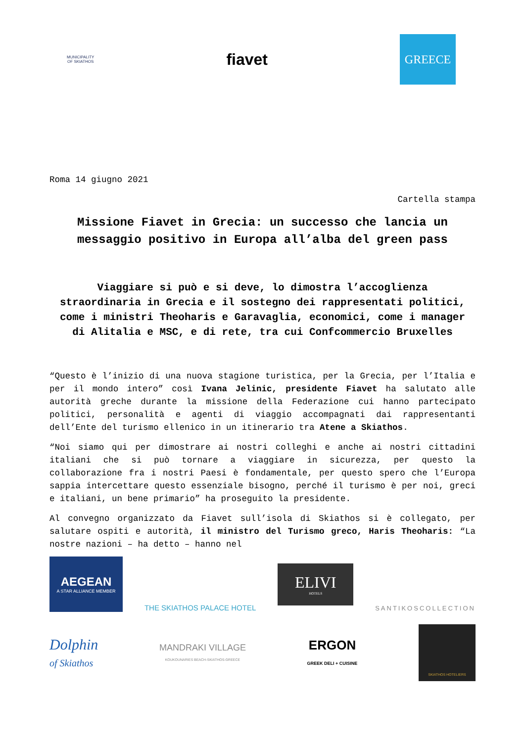MUNICIPALITY
OF SKIATHOS
fiavet
GREECE
Roma 14 giugno 2021
Cartella stampa
Missione Fiavet in Grecia: un successo che lancia un messaggio positivo in Europa all’alba del green pass
Viaggiare si può e si deve, lo dimostra l’accoglienza straordinaria in Grecia e il sostegno dei rappresentati politici, come i ministri Theoharis e Garavaglia, economici, come i manager di Alitalia e MSC, e di rete, tra cui Confcommercio Bruxelles
“Questo è l’inizio di una nuova stagione turistica, per la Grecia, per l’Italia e per il mondo intero” così Ivana Jelinic, presidente Fiavet ha salutato alle autorità greche durante la missione della Federazione cui hanno partecipato politici, personalità e agenti di viaggio accompagnati dai rappresentanti dell’Ente del turismo ellenico in un itinerario tra Atene a Skiathos.
“Noi siamo qui per dimostrare ai nostri colleghi e anche ai nostri cittadini italiani che si può tornare a viaggiare in sicurezza, per questo la collaborazione fra i nostri Paesi è fondamentale, per questo spero che l’Europa sappia intercettare questo essenziale bisogno, perché il turismo è per noi, greci e italiani, un bene primario” ha proseguito la presidente.
Al convegno organizzato da Fiavet sull’isola di Skiathos si è collegato, per salutare ospiti e autorità, il ministro del Turismo greco, Haris Theoharis: “La nostre nazioni – ha detto – hanno nel
AEGEAN
A STAR ALLIANCE MEMBER
THE SKIATHOS PALACE HOTEL
ELIVI
HOTELS
SANTIKOSCOLLECTION
Dolphin
of Skiathos
MANDRAKI VILLAGE
KOUKOUNARIES BEACH-SKIATHOS-GREECE
ERGON
GREEK DELI + CUISINE
SKIATHOS HOTELIERS